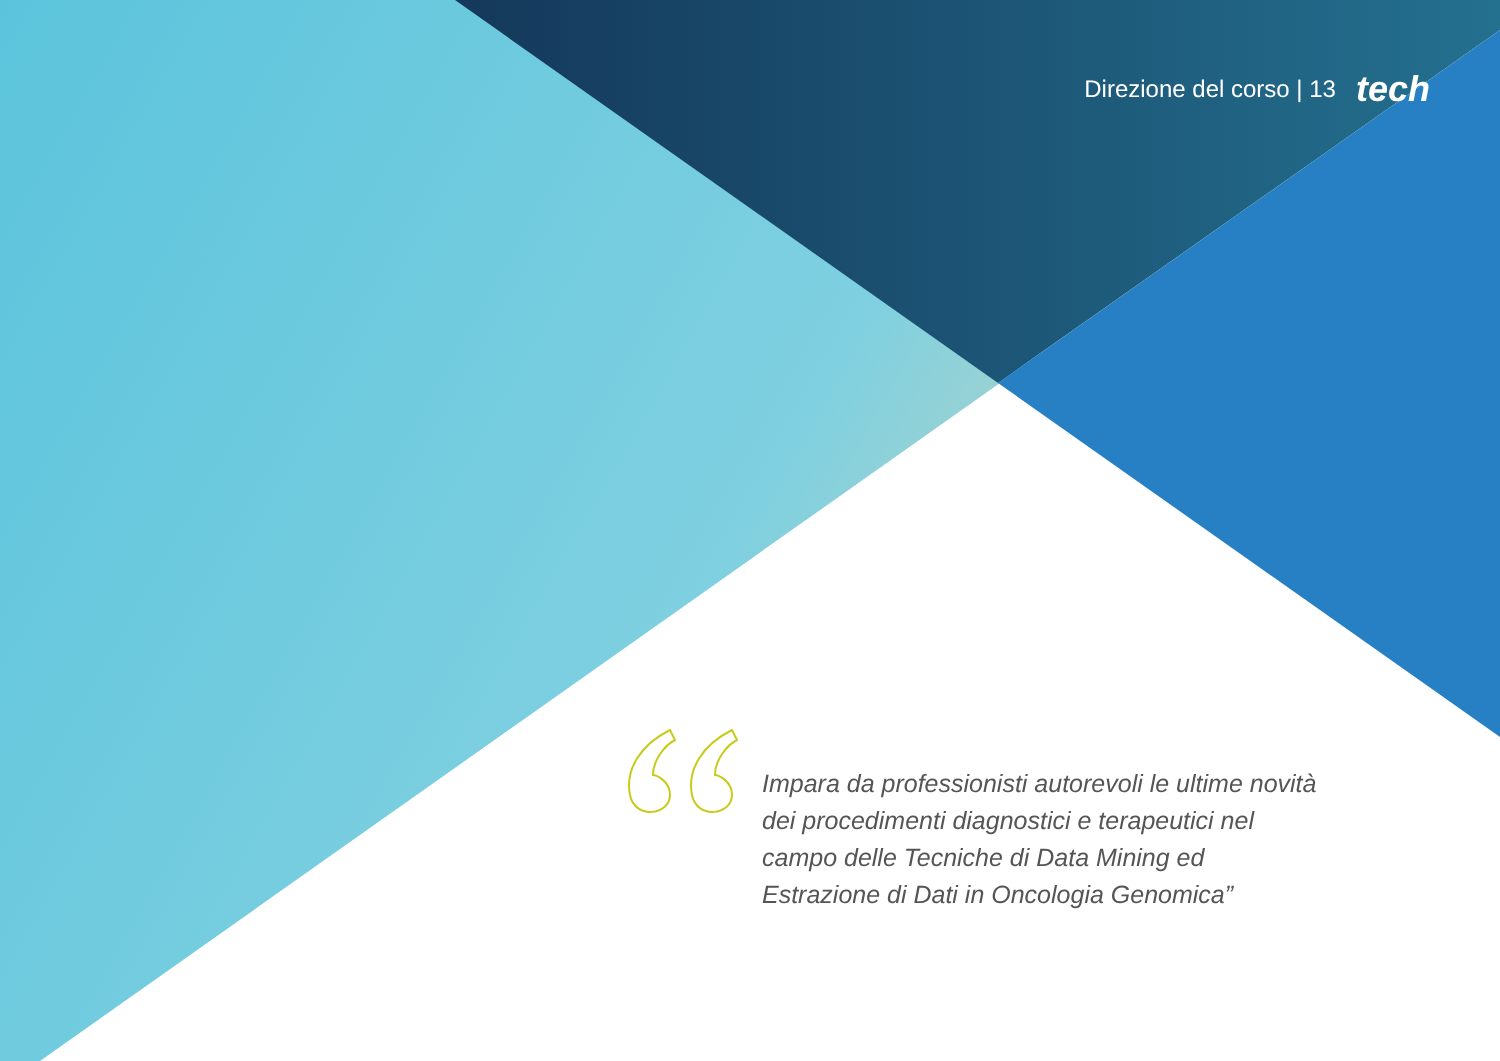Direzione del corso | 13 tech
Impara da professionisti autorevoli le ultime novità dei procedimenti diagnostici e terapeutici nel campo delle Tecniche di Data Mining ed Estrazione di Dati in Oncologia Genomica”